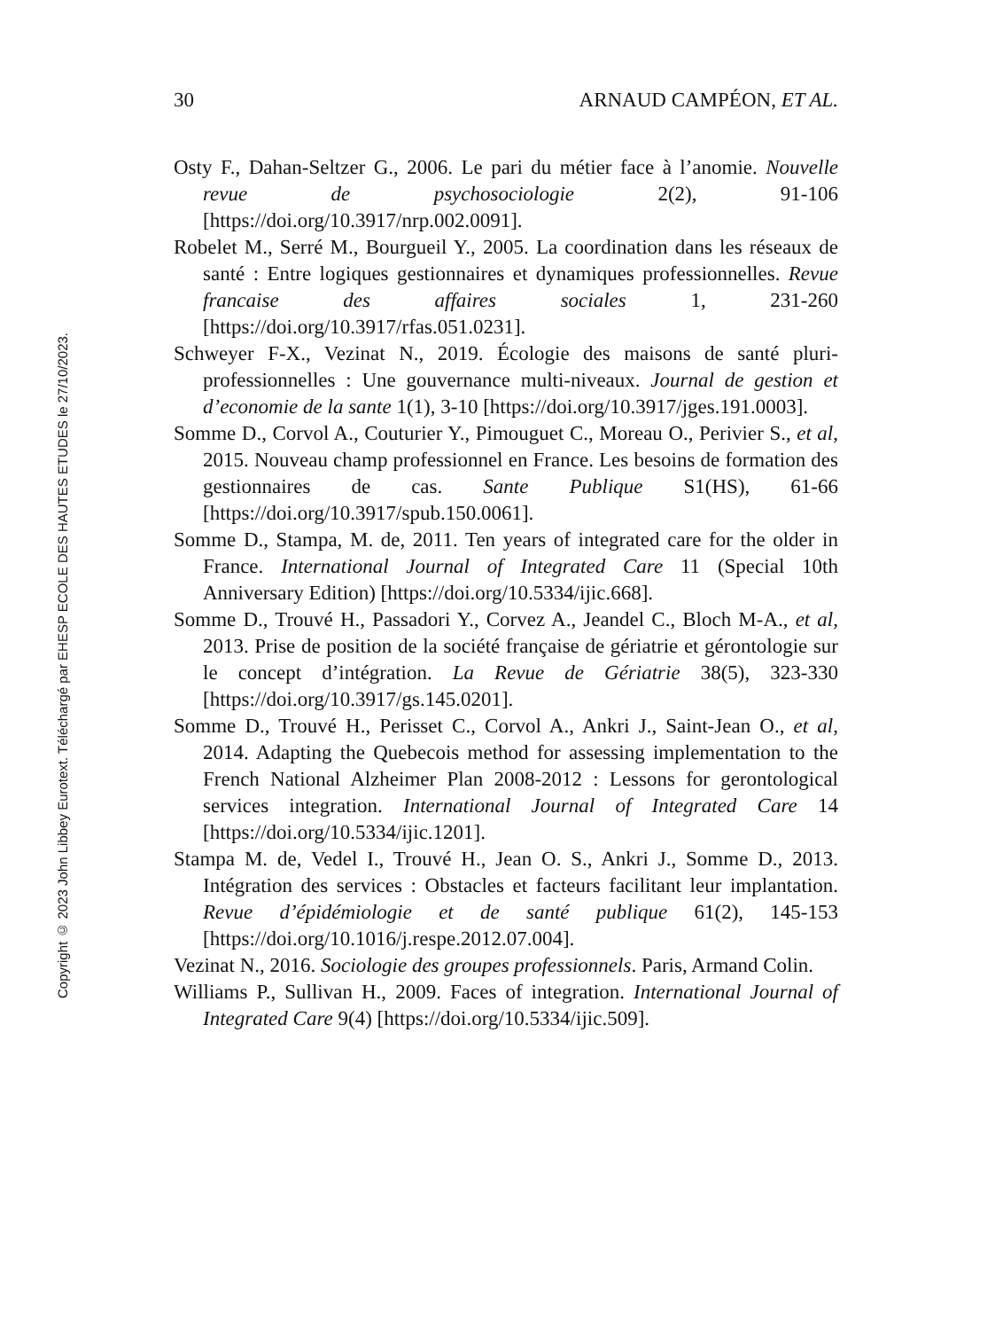Copyright © 2023 John Libbey Eurotext. Téléchargé par EHESP ECOLE DES HAUTES ETUDES le 27/10/2023.
30 ARNAUD CAMPÉON, ET AL.
Osty F., Dahan-Seltzer G., 2006. Le pari du métier face à l’anomie. Nouvelle revue de psychosociologie 2(2), 91-106 [https://doi.org/10.3917/nrp.002.0091].
Robelet M., Serré M., Bourgueil Y., 2005. La coordination dans les réseaux de santé : Entre logiques gestionnaires et dynamiques professionnelles. Revue francaise des affaires sociales 1, 231-260 [https://doi.org/10.3917/rfas.051.0231].
Schweyer F-X., Vezinat N., 2019. Écologie des maisons de santé pluri-professionnelles : Une gouvernance multi-niveaux. Journal de gestion et d’economie de la sante 1(1), 3-10 [https://doi.org/10.3917/jges.191.0003].
Somme D., Corvol A., Couturier Y., Pimouguet C., Moreau O., Perivier S., et al, 2015. Nouveau champ professionnel en France. Les besoins de formation des gestionnaires de cas. Sante Publique S1(HS), 61-66 [https://doi.org/10.3917/spub.150.0061].
Somme D., Stampa, M. de, 2011. Ten years of integrated care for the older in France. International Journal of Integrated Care 11 (Special 10th Anniversary Edition) [https://doi.org/10.5334/ijic.668].
Somme D., Trouvé H., Passadori Y., Corvez A., Jeandel C., Bloch M-A., et al, 2013. Prise de position de la société française de gériatrie et gérontologie sur le concept d’intégration. La Revue de Gériatrie 38(5), 323-330 [https://doi.org/10.3917/gs.145.0201].
Somme D., Trouvé H., Perisset C., Corvol A., Ankri J., Saint-Jean O., et al, 2014. Adapting the Quebecois method for assessing implementation to the French National Alzheimer Plan 2008-2012 : Lessons for gerontological services integration. International Journal of Integrated Care 14 [https://doi.org/10.5334/ijic.1201].
Stampa M. de, Vedel I., Trouvé H., Jean O. S., Ankri J., Somme D., 2013. Intégration des services : Obstacles et facteurs facilitant leur implantation. Revue d’épidémiologie et de santé publique 61(2), 145-153 [https://doi.org/10.1016/j.respe.2012.07.004].
Vezinat N., 2016. Sociologie des groupes professionnels. Paris, Armand Colin.
Williams P., Sullivan H., 2009. Faces of integration. International Journal of Integrated Care 9(4) [https://doi.org/10.5334/ijic.509].